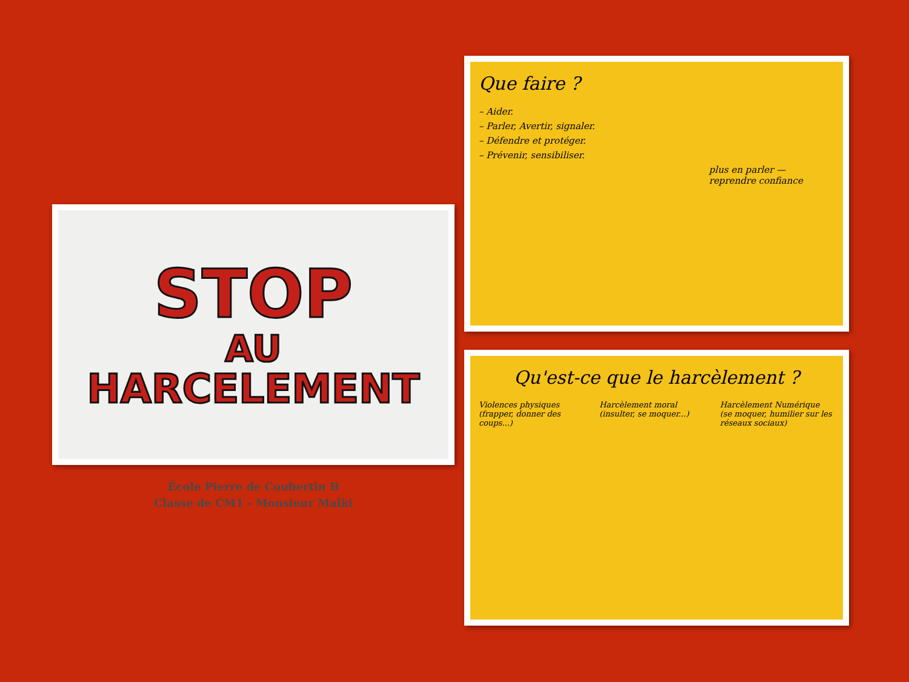STOP
AU
HARCELEMENT
École Pierre de Coubertin B
Classe de CM1 - Monsieur Malki
Que faire ?
– Aider.
– Parler, Avertir, signaler.
– Défendre et protéger.
– Prévenir, sensibiliser.
plus en parler — reprendre confiance
Qu'est-ce que le harcèlement ?
Violences physiques
(frapper, donner des coups...)
Harcèlement moral
(insulter, se moquer...)
Harcèlement Numérique
(se moquer, humilier sur les réseaux sociaux)